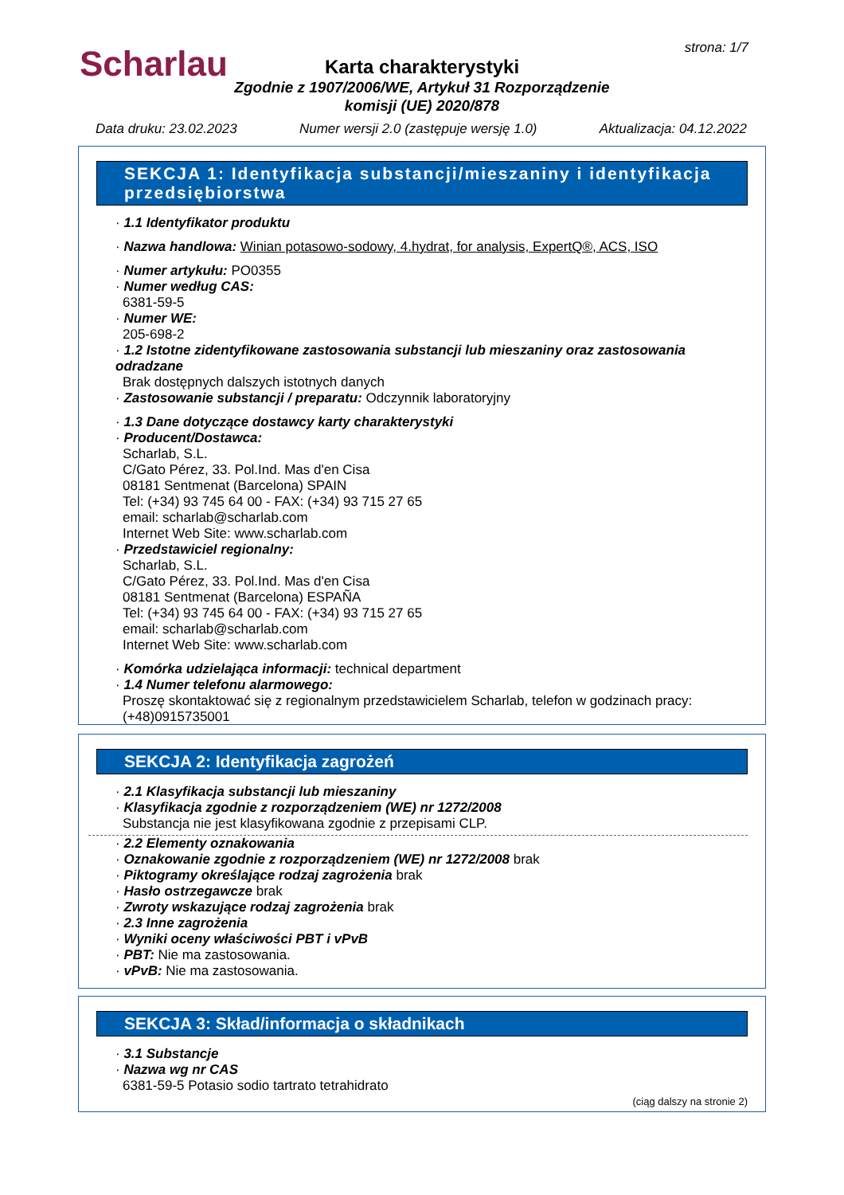Scharlau strona: 1/7
Karta charakterystyki
Zgodnie z 1907/2006/WE, Artykuł 31 Rozporządzenie komisji (UE) 2020/878
Data druku: 23.02.2023 Numer wersji 2.0 (zastępuje wersję 1.0) Aktualizacja: 04.12.2022
SEKCJA 1: Identyfikacja substancji/mieszaniny i identyfikacja przedsiębiorstwa
· 1.1 Identyfikator produktu
· Nazwa handlowa: Winian potasowo-sodowy, 4.hydrat, for analysis, ExpertQ®, ACS, ISO
· Numer artykułu: PO0355
· Numer według CAS:
6381-59-5
· Numer WE:
205-698-2
· 1.2 Istotne zidentyfikowane zastosowania substancji lub mieszaniny oraz zastosowania odradzane
Brak dostępnych dalszych istotnych danych
· Zastosowanie substancji / preparatu: Odczynnik laboratoryjny
· 1.3 Dane dotyczące dostawcy karty charakterystyki
· Producent/Dostawca:
Scharlab, S.L.
C/Gato Pérez, 33. Pol.Ind. Mas d'en Cisa
08181 Sentmenat (Barcelona) SPAIN
Tel: (+34) 93 745 64 00 - FAX: (+34) 93 715 27 65
email: scharlab@scharlab.com
Internet Web Site: www.scharlab.com
· Przedstawiciel regionalny:
Scharlab, S.L.
C/Gato Pérez, 33. Pol.Ind. Mas d'en Cisa
08181 Sentmenat (Barcelona) ESPAÑA
Tel: (+34) 93 745 64 00 - FAX: (+34) 93 715 27 65
email: scharlab@scharlab.com
Internet Web Site: www.scharlab.com
· Komórka udzielająca informacji: technical department
· 1.4 Numer telefonu alarmowego:
Proszę skontaktować się z regionalnym przedstawicielem Scharlab, telefon w godzinach pracy: (+48)0915735001
SEKCJA 2: Identyfikacja zagrożeń
· 2.1 Klasyfikacja substancji lub mieszaniny
· Klasyfikacja zgodnie z rozporządzeniem (WE) nr 1272/2008
Substancja nie jest klasyfikowana zgodnie z przepisami CLP.
· 2.2 Elementy oznakowania
· Oznakowanie zgodnie z rozporządzeniem (WE) nr 1272/2008 brak
· Piktogramy określające rodzaj zagrożenia brak
· Hasło ostrzegawcze brak
· Zwroty wskazujące rodzaj zagrożenia brak
· 2.3 Inne zagrożenia
· Wyniki oceny właściwości PBT i vPvB
· PBT: Nie ma zastosowania.
· vPvB: Nie ma zastosowania.
SEKCJA 3: Skład/informacja o składnikach
· 3.1 Substancje
· Nazwa wg nr CAS
6381-59-5 Potasio sodio tartrato tetrahidrato
(ciąg dalszy na stronie 2)